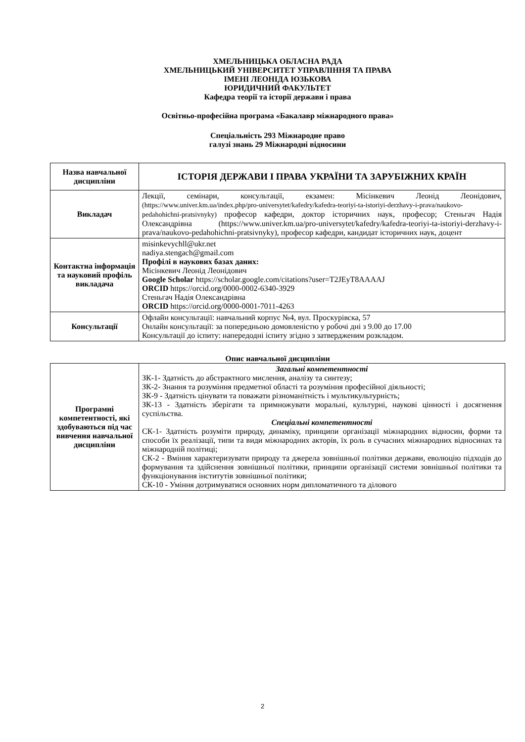ХМЕЛЬНИЦЬКА ОБЛАСНА РАДА
ХМЕЛЬНИЦЬКИЙ УНІВЕРСИТЕТ УПРАВЛІННЯ ТА ПРАВА
ІМЕНІ ЛЕОНІДА ЮЗЬКОВА
ЮРИДИЧНИЙ ФАКУЛЬТЕТ
Кафедра теорії та історії держави і права
Освітньо-професійна програма «Бакалавр міжнародного права»
Спеціальність 293 Міжнародне право
галузі знань 29 Міжнародні відносини
| Назва навчальної дисципліни | ІСТОРІЯ ДЕРЖАВИ І ПРАВА УКРАЇНИ ТА ЗАРУБІЖНИХ КРАЇН |
| Викладач | Лекції, семінари, консультації, екзамен: Місінкевич Леонід Леонідович, (https://www.univer.km.ua/index.php/pro-universytet/kafedry/kafedra-teoriyi-ta-istoriyi-derzhavy-i-prava/naukovo-pedahohichni-pratsivnyky) професор кафедри, доктор історичних наук, професор; Стеньгач Надія Олександрівна ( https://www.univer.km.ua/pro-universytet/kafedry/kafedra-teoriyi-ta-istoriyi-derzhavy-i-prava/naukovo-pedahohichni-pratsivnyky ), професор кафедри, кандидат історичних наук, доцент |
| Контактна інформація та науковий профіль викладача | misinkevychll@ukr.net nadiya.stengach@gmail.com Профілі в наукових базах даних: Місінкевич Леонід Леонідович Google Scholar https://scholar.google.com/citations?user=T2JEyT8AAAAJ ORCID https://orcid.org/0000-0002-6340-3929 Стеньгач Надія Олександрівна ORCID https://orcid.org/0000-0001-7011-4263 |
| Консультації | Офлайн консультації: навчальний корпус №4, вул. Проскурівска, 57 Онлайн консультації: за попередньою домовленістю у робочі дні з 9.00 до 17.00 Консультації до іспиту: напередодні іспиту згідно з затвердженим розкладом. |
Опис навчальної дисципліни
| Програмні компетентності, які здобуваються під час вивчення навчальної дисципліни | Загальні компетентності ЗК-1- Здатність до абстрактного мислення, аналізу та синтезу; ЗК-2- Знання та розуміння предметної області та розуміння професійної діяльності; ЗК-9 - Здатність цінувати та поважати різноманітність і мультикультурність; ЗК-13 - Здатність зберігати та примножувати моральні, культурні, наукові цінності і досягнення суспільства. Спеціальні компетентності СК-1- Здатність розуміти природу, динаміку, принципи організації міжнародних відносин, форми та способи їх реалізації, типи та види міжнародних акторів, їх роль в сучасних міжнародних відносинах та міжнародній політиці; СК-2 - Вміння характеризувати природу та джерела зовнішньої політики держави, еволюцію підходів до формування та здійснення зовнішньої політики, принципи організації системи зовнішньої політики та функціонування інститутів зовнішньої політики; СК-10 - Уміння дотримуватися основних норм дипломатичного та ділового |
2